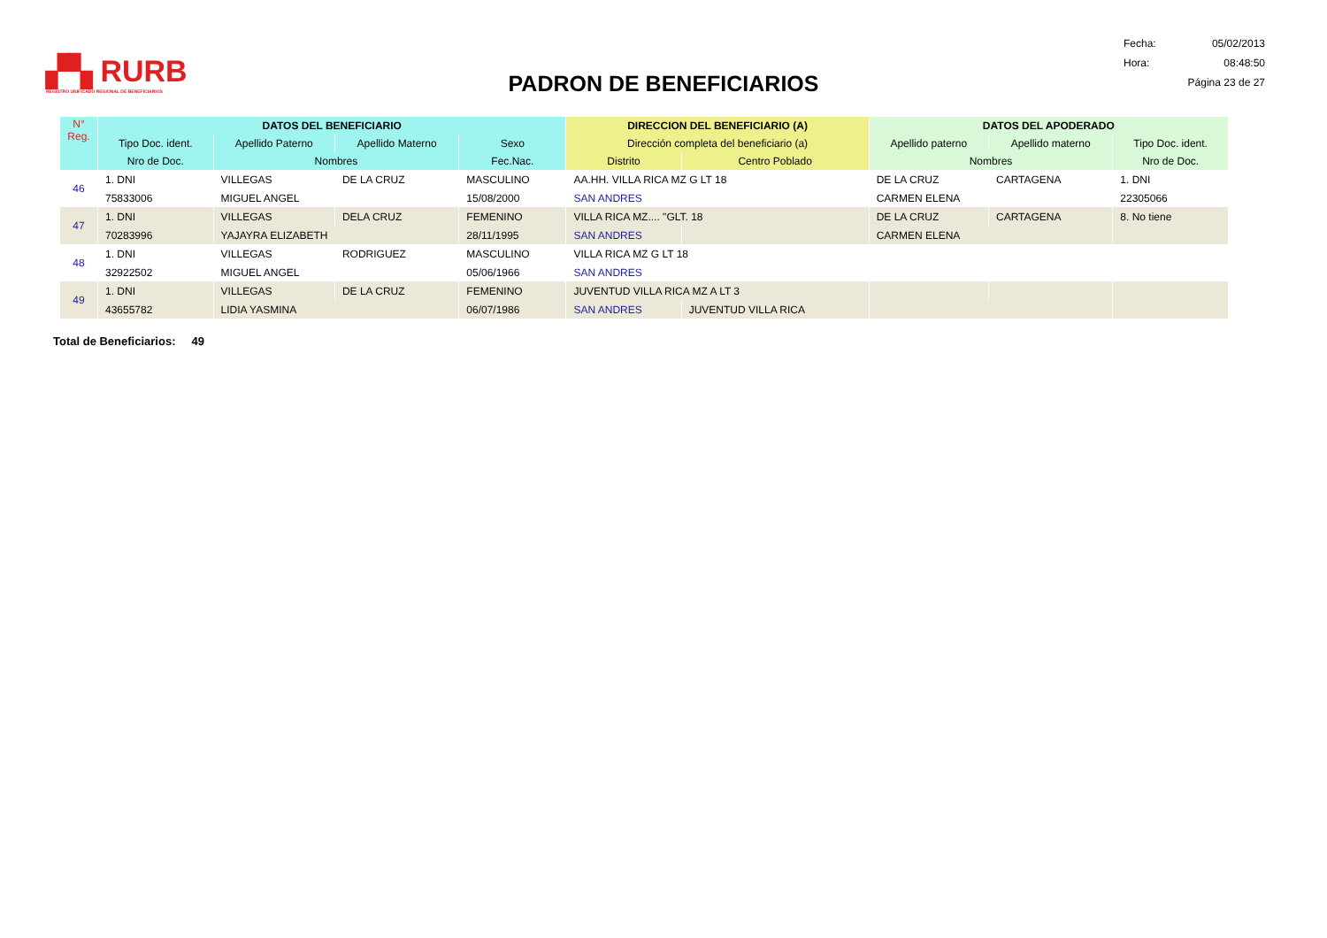▞▚ RURB
REGISTRO UNIFICADO REGIONAL DE BENEFICIARIOS
PADRON DE BENEFICIARIOS
Fecha: 05/02/2013
Hora: 08:48:50
Página 23 de 27
| N° Reg. | DATOS DEL BENEFICIARIO | | | | DIRECCION DEL BENEFICIARIO (A) | | DATOS DEL APODERADO | | |
| --- | --- | --- | --- | --- | --- | --- | --- | --- | --- |
| | Tipo Doc. ident. | Apellido Paterno | Apellido Materno | Sexo | Dirección completa del beneficiario (a) | | Apellido paterno | Apellido materno | Tipo Doc. ident. |
| | Nro de Doc. | Nombres | | Fec.Nac. | Distrito | Centro Poblado | Nombres | | Nro de Doc. |
| 46 | 1. DNI | VILLEGAS | DE LA CRUZ | MASCULINO | AA.HH. VILLA RICA MZ G LT 18 | | DE LA CRUZ | CARTAGENA | 1. DNI |
| | 75833006 | MIGUEL ANGEL | | 15/08/2000 | SAN ANDRES | | CARMEN ELENA | | 22305066 |
| 47 | 1. DNI | VILLEGAS | DELA CRUZ | FEMENINO | VILLA RICA MZ.... "GLT. 18 | | DE LA CRUZ | CARTAGENA | 8. No tiene |
| | 70283996 | YAJAYRA ELIZABETH | | 28/11/1995 | SAN ANDRES | | CARMEN ELENA | | |
| 48 | 1. DNI | VILLEGAS | RODRIGUEZ | MASCULINO | VILLA RICA MZ G LT 18 | | | | |
| | 32922502 | MIGUEL ANGEL | | 05/06/1966 | SAN ANDRES | | | | |
| 49 | 1. DNI | VILLEGAS | DE LA CRUZ | FEMENINO | JUVENTUD VILLA RICA MZ A LT 3 | | | | |
| | 43655782 | LIDIA YASMINA | | 06/07/1986 | SAN ANDRES | JUVENTUD VILLA RICA | | | |
Total de Beneficiarios: 49